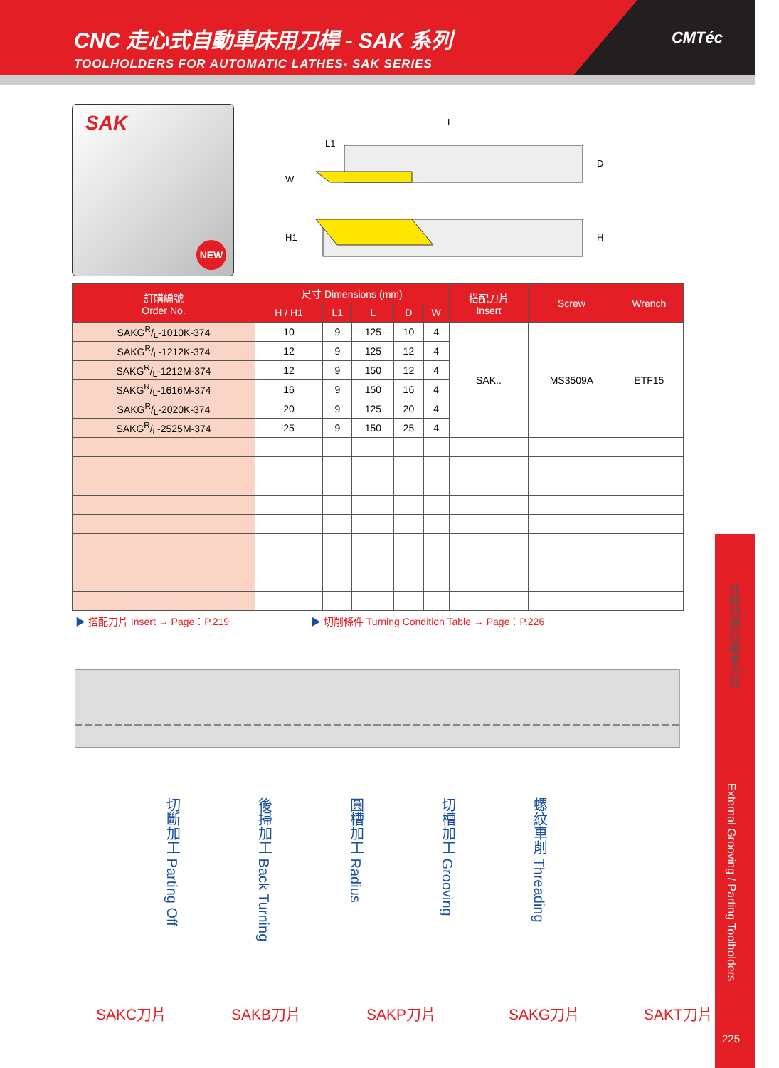CNC 走心式自動車床用刀桿 - SAK 系列
TOOLHOLDERS FOR AUTOMATIC LATHES- SAK SERIES
CMTéc
SAK
NEW
L
L1
W
D
H1
H
| 訂購編號 Order No. | 尺寸 Dimensions (mm) | | | | | 搭配刀片 Insert | Screw | Wrench |
| --- | --- | --- | --- | --- | --- | --- | --- | --- |
| | H / H1 | L1 | L | D | W | | | |
| SAKGR/L-1010K-374 | 10 | 9 | 125 | 10 | 4 | SAK.. | MS3509A | ETF15 |
| SAKGR/L-1212K-374 | 12 | 9 | 125 | 12 | 4 | | | |
| SAKGR/L-1212M-374 | 12 | 9 | 150 | 12 | 4 | | | |
| SAKGR/L-1616M-374 | 16 | 9 | 150 | 16 | 4 | | | |
| SAKGR/L-2020K-374 | 20 | 9 | 125 | 20 | 4 | | | |
| SAKGR/L-2525M-374 | 25 | 9 | 150 | 25 | 4 | | | |
▶ 搭配刀片 Insert → Page：P.219 ▶ 切削條件 Turning Condition Table → Page：P.226
切斷加工 Parting Off
後掃加工 Back Turning
圓槽加工 Radius
切槽加工 Grooving
螺紋車削 Threading
SAKC刀片 SAKB刀片 SAKP刀片 SAKG刀片 SAKT刀片
外徑切槽/切斷車刀桿
External Grooving / Parting Toolholders
225